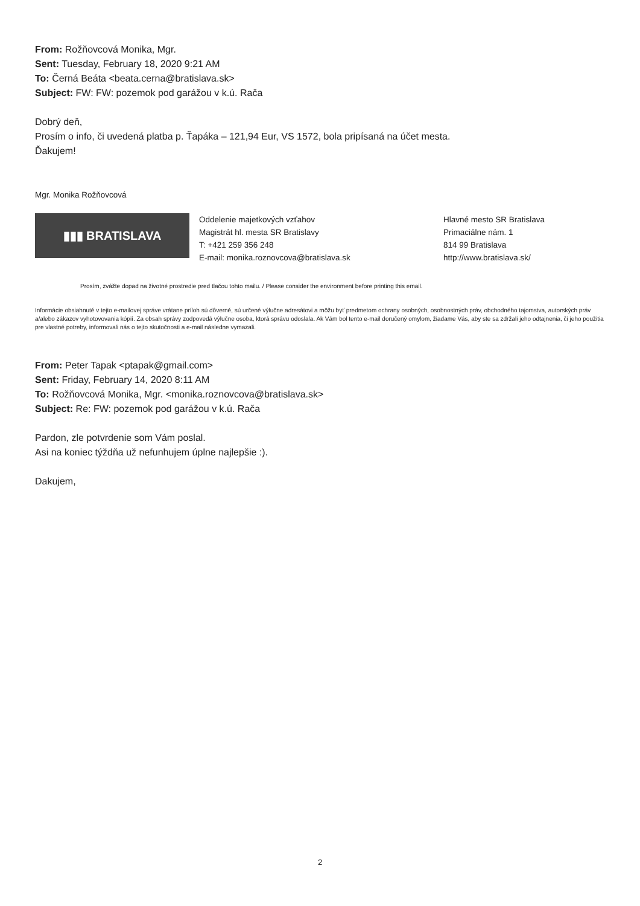From: Rožňovcová Monika, Mgr.
Sent: Tuesday, February 18, 2020 9:21 AM
To: Černá Beáta <beata.cerna@bratislava.sk>
Subject: FW: FW: pozemok pod garážou v k.ú. Rača
Dobrý deň,
Prosím o info, či uvedená platba p. Ťapáka – 121,94 Eur, VS 1572, bola pripísaná na účet mesta.
Ďakujem!
Mgr. Monika Rožňovcová
▮▮▮ BRATISLAVA
Oddelenie majetkových vzťahov
Magistrát hl. mesta SR Bratislavy
T: +421 259 356 248
E-mail: monika.roznovcova@bratislava.sk
Hlavné mesto SR Bratislava
Primaciálne nám. 1
814 99 Bratislava
http://www.bratislava.sk/
Prosím, zvážte dopad na životné prostredie pred tlačou tohto mailu. / Please consider the environment before printing this email.
Informácie obsiahnuté v tejto e-mailovej správe vrátane príloh sú dôverné, sú určené výlučne adresátovi a môžu byť predmetom ochrany osobných, osobnostných práv, obchodného tajomstva, autorských práv a/alebo zákazov vyhotovovania kópií. Za obsah správy zodpovedá výlučne osoba, ktorá správu odoslala. Ak Vám bol tento e-mail doručený omylom, žiadame Vás, aby ste sa zdržali jeho odtajnenia, či jeho použitia pre vlastné potreby, informovali nás o tejto skutočnosti a e-mail následne vymazali.
From: Peter Tapak <ptapak@gmail.com>
Sent: Friday, February 14, 2020 8:11 AM
To: Rožňovcová Monika, Mgr. <monika.roznovcova@bratislava.sk>
Subject: Re: FW: pozemok pod garážou v k.ú. Rača
Pardon, zle potvrdenie som Vám poslal.
Asi na koniec týždňa už nefunhujem úplne najlepšie :).
Dakujem,
2